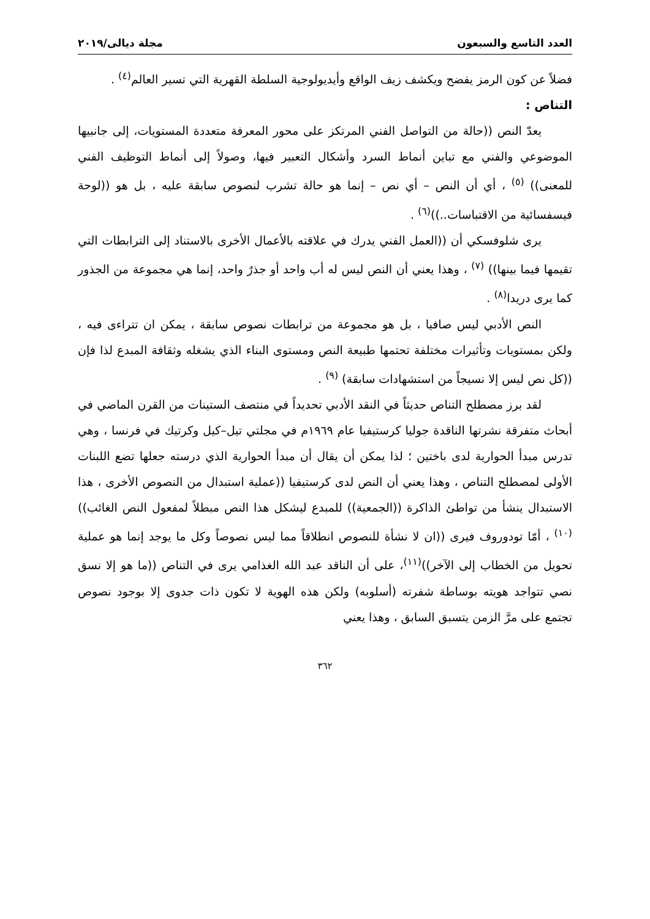العدد التاسع والسبعون مجلة ديالى/٢٠١٩
فضلاً عن كون الرمز يفضح ويكشف زيف الواقع وأيديولوجية السلطة القهرية التي تسير العالم<sup>(٤)</sup> .
التناص :
يعدّ النص ((حالة من التواصل الفني المرتكز على محور المعرفة متعددة المستويات، إلى جانبيها الموضوعي والفني مع تباين أنماط السرد وأشكال التعبير فيها، وصولاً إلى أنماط التوظيف الفني للمعنى)) <sup>(٥)</sup> ، أي أن النص – أي نص – إنما هو حالة تشرب لنصوص سابقة عليه ، بل هو ((لوحة فيسفسائية من الاقتباسات..))<sup>(٦)</sup> .
يرى شلوفسكي أن ((العمل الفني يدرك في علاقته بالأعمال الأخرى بالاستناد إلى الترابطات التي تقيمها فيما بينها)) <sup>(٧)</sup> ، وهذا يعني أن النص ليس له أب واحد أو جذرٌ واحد، إنما هي مجموعة من الجذور كما يرى دريدا<sup>(٨)</sup> .
النص الأدبي ليس صافيا ، بل هو مجموعة من ترابطات نصوص سابقة ، يمكن ان تتراءى فيه ، ولكن بمستويات وتأثيرات مختلفة تحتمها طبيعة النص ومستوى البناء الذي يشغله وثقافة المبدع لذا فإن ((كل نص ليس إلا نسيجاً من استشهادات سابقة) <sup>(٩)</sup> .
لقد برز مصطلح التناص حديثاً في النقد الأدبي تحديداً في منتصف الستينات من القرن الماضي في أبحاث متفرقة نشرتها الناقدة جوليا كرستيفيا عام ١٩٦٩م في مجلتي تيل–كيل وكرتيك في فرنسا ، وهي تدرس مبدأ الحوارية لدى باختين ؛ لذا يمكن أن يقال أن مبدأ الحوارية الذي درسته جعلها تضع اللبنات الأولى لمصطلح التناص ، وهذا يعني أن النص لدى كرستيفيا ((عملية استبدال من النصوص الأخرى ، هذا الاستبدال ينشأ من تواطئ الذاكرة ((الجمعية)) للمبدع ليشكل هذا النص مبطلاً لمفعول النص الغائب)) <sup>(١٠)</sup> ، أمّا تودوروف فيرى ((ان لا نشأة للنصوص انطلاقاً مما ليس نصوصاً وكل ما يوجد إنما هو عملية تحويل من الخطاب إلى الآخر))<sup>(١١)</sup>، على أن الناقد عبد الله الغذامي يرى في التناص ((ما هو إلا نسق نصي تتواجد هويته بوساطة شفرته (أسلوبه) ولكن هذه الهوية لا تكون ذات جدوى إلا بوجود نصوص تجتمع على مرَّ الزمن يتسبق السابق ، وهذا يعني
٣٦٢